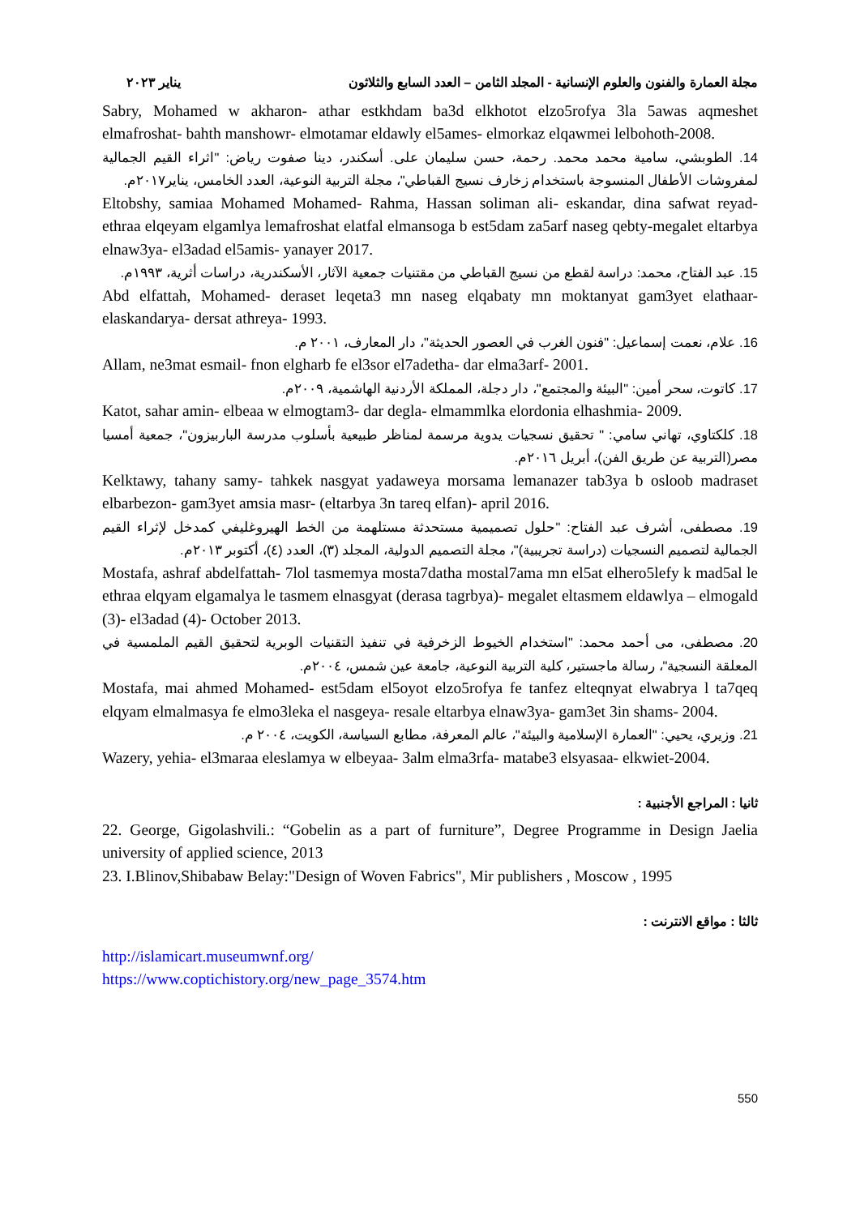مجلة العمارة والفنون والعلوم الإنسانية - المجلد الثامن – العدد السابع والثلاثون يناير ٢٠٢٣
Sabry, Mohamed w akharon- athar estkhdam ba3d elkhotot elzo5rofya 3la 5awas aqmeshet elmafroshat- bahth manshowr- elmotamar eldawly el5ames- elmorkaz elqawmei lelbohoth-2008.
14. الطوبشي، سامية محمد محمد. رحمة، حسن سليمان على. أسكندر، دينا صفوت رياض: "اثراء القيم الجمالية لمفروشات الأطفال المنسوجة باستخدام زخارف نسيج القباطي"، مجلة التربية النوعية، العدد الخامس، يناير٢٠١٧م.
Eltobshy, samiaa Mohamed Mohamed- Rahma, Hassan soliman ali- eskandar, dina safwat reyad- ethraa elqeyam elgamlya lemafroshat elatfal elmansoga b est5dam za5arf naseg qebty-megalet eltarbya elnaw3ya- el3adad el5amis- yanayer 2017.
15. عبد الفتاح، محمد: دراسة لقطع من نسيج القباطي من مقتنيات جمعية الآثار، الأسكندرية، دراسات أثرية، ١٩٩٣م.
Abd elfattah, Mohamed- deraset leqeta3 mn naseg elqabaty mn moktanyat gam3yet elathaar-elaskandarya- dersat athreya- 1993.
16. علام، نعمت إسماعيل: "فنون الغرب في العصور الحديثة"، دار المعارف، ٢٠٠١ م.
Allam, ne3mat esmail- fnon elgharb fe el3sor el7adetha- dar elma3arf- 2001.
17. كاتوت، سحر أمين: "البيئة والمجتمع"، دار دجلة، المملكة الأردنية الهاشمية، ٢٠٠٩م.
Katot, sahar amin- elbeaa w elmogtam3- dar degla- elmammlka elordonia elhashmia- 2009.
18. كلكتاوي، تهاني سامي: " تحقيق نسجيات يدوية مرسمة لمناظر طبيعية بأسلوب مدرسة الباربيزون"، جمعية أمسيا مصر(التربية عن طريق الفن)، أبريل ٢٠١٦م.
Kelktawy, tahany samy- tahkek nasgyat yadaweya morsama lemanazer tab3ya b osloob madraset elbarbezon- gam3yet amsia masr- (eltarbya 3n tareq elfan)- april 2016.
19. مصطفى، أشرف عبد الفتاح: "حلول تصميمية مستحدثة مستلهمة من الخط الهيروغليفي كمدخل لإثراء القيم الجمالية لتصميم النسجيات (دراسة تجريبية)"، مجلة التصميم الدولية، المجلد (٣)، العدد (٤)، أكتوبر ٢٠١٣م.
Mostafa, ashraf abdelfattah- 7lol tasmemya mosta7datha mostal7ama mn el5at elhero5lefy k mad5al le ethraa elqyam elgamalya le tasmem elnasgyat (derasa tagrbya)- megalet eltasmem eldawlya – elmogald (3)- el3adad (4)- October 2013.
20. مصطفى، مى أحمد محمد: "استخدام الخيوط الزخرفية في تنفيذ التقنيات الوبرية لتحقيق القيم الملمسية في المعلقة النسجية"، رسالة ماجستير، كلية التربية النوعية، جامعة عين شمس، ٢٠٠٤م.
Mostafa, mai ahmed Mohamed- est5dam el5oyot elzo5rofya fe tanfez elteqnyat elwabrya l ta7qeq elqyam elmalmasya fe elmo3leka el nasgeya- resale eltarbya elnaw3ya- gam3et 3in shams- 2004.
21. وزيري، يحيي: "العمارة الإسلامية والبيئة"، عالم المعرفة، مطابع السياسة، الكويت، ٢٠٠٤ م.
Wazery, yehia- el3maraa eleslamya w elbeyaa- 3alm elma3rfa- matabe3 elsyasaa- elkwiet-2004.
ثانيا : المراجع الأجنبية :
22. George, Gigolashvili.: “Gobelin as a part of furniture”, Degree Programme in Design Jaelia university of applied science, 2013
23. I.Blinov,Shibabaw Belay:"Design of Woven Fabrics", Mir publishers , Moscow , 1995
ثالثا : مواقع الانترنت :
http://islamicart.museumwnf.org/
https://www.coptichistory.org/new_page_3574.htm
550